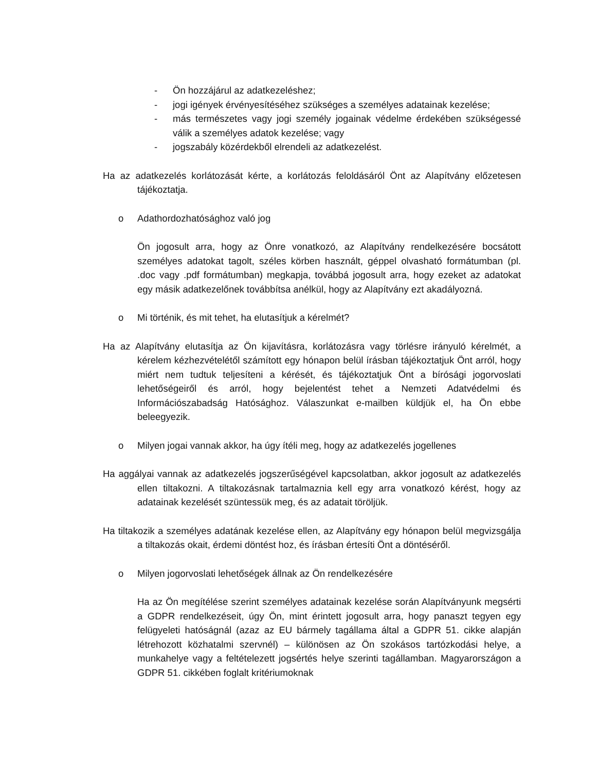- Ön hozzájárul az adatkezeléshez;
- jogi igények érvényesítéséhez szükséges a személyes adatainak kezelése;
- más természetes vagy jogi személy jogainak védelme érdekében szükségessé válik a személyes adatok kezelése; vagy
- jogszabály közérdekből elrendeli az adatkezelést.
Ha az adatkezelés korlátozását kérte, a korlátozás feloldásáról Önt az Alapítvány előzetesen tájékoztatja.
o Adathordozhatósághoz való jog
Ön jogosult arra, hogy az Önre vonatkozó, az Alapítvány rendelkezésére bocsátott személyes adatokat tagolt, széles körben használt, géppel olvasható formátumban (pl. .doc vagy .pdf formátumban) megkapja, továbbá jogosult arra, hogy ezeket az adatokat egy másik adatkezelőnek továbbítsa anélkül, hogy az Alapítvány ezt akadályozná.
o Mi történik, és mit tehet, ha elutasítjuk a kérelmét?
Ha az Alapítvány elutasítja az Ön kijavításra, korlátozásra vagy törlésre irányuló kérelmét, a kérelem kézhezvételétől számított egy hónapon belül írásban tájékoztatjuk Önt arról, hogy miért nem tudtuk teljesíteni a kérését, és tájékoztatjuk Önt a bírósági jogorvoslati lehetőségeiről és arról, hogy bejelentést tehet a Nemzeti Adatvédelmi és Információszabadság Hatósághoz. Válaszunkat e-mailben küldjük el, ha Ön ebbe beleegyezik.
o Milyen jogai vannak akkor, ha úgy ítéli meg, hogy az adatkezelés jogellenes
Ha aggályai vannak az adatkezelés jogszerűségével kapcsolatban, akkor jogosult az adatkezelés ellen tiltakozni. A tiltakozásnak tartalmaznia kell egy arra vonatkozó kérést, hogy az adatainak kezelését szüntessük meg, és az adatait töröljük.
Ha tiltakozik a személyes adatának kezelése ellen, az Alapítvány egy hónapon belül megvizsgálja a tiltakozás okait, érdemi döntést hoz, és írásban értesíti Önt a döntéséről.
o Milyen jogorvoslati lehetőségek állnak az Ön rendelkezésére
Ha az Ön megítélése szerint személyes adatainak kezelése során Alapítványunk megsérti a GDPR rendelkezéseit, úgy Ön, mint érintett jogosult arra, hogy panaszt tegyen egy felügyeleti hatóságnál (azaz az EU bármely tagállama által a GDPR 51. cikke alapján létrehozott közhatalmi szervnél) – különösen az Ön szokásos tartózkodási helye, a munkahelye vagy a feltételezett jogsértés helye szerinti tagállamban. Magyarországon a GDPR 51. cikkében foglalt kritériumoknak